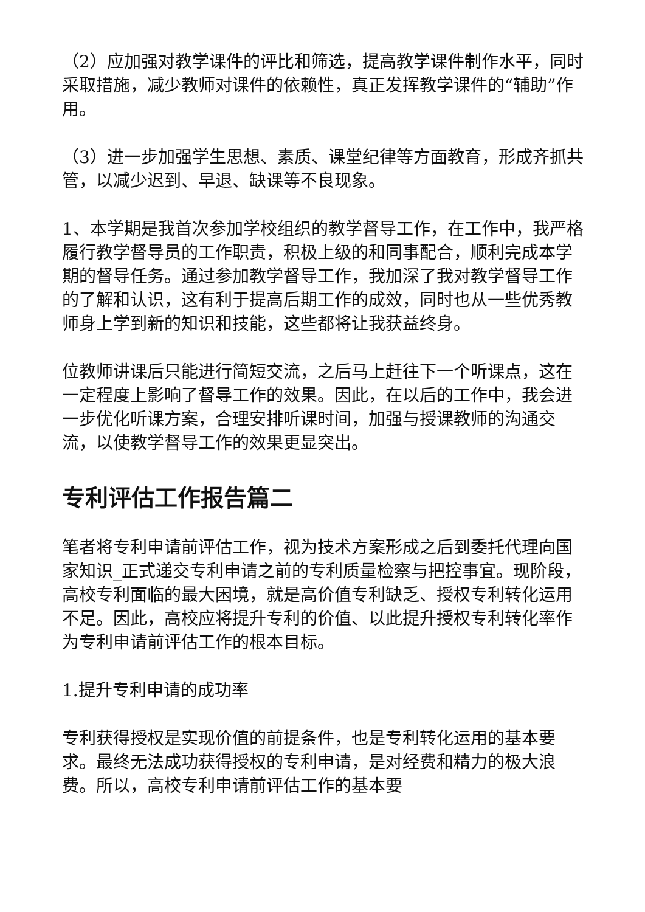（2）应加强对教学课件的评比和筛选，提高教学课件制作水平，同时采取措施，减少教师对课件的依赖性，真正发挥教学课件的“辅助”作用。
（3）进一步加强学生思想、素质、课堂纪律等方面教育，形成齐抓共管，以减少迟到、早退、缺课等不良现象。
1、本学期是我首次参加学校组织的教学督导工作，在工作中，我严格履行教学督导员的工作职责，积极上级的和同事配合，顺利完成本学期的督导任务。通过参加教学督导工作，我加深了我对教学督导工作的了解和认识，这有利于提高后期工作的成效，同时也从一些优秀教师身上学到新的知识和技能，这些都将让我获益终身。
位教师讲课后只能进行简短交流，之后马上赶往下一个听课点，这在一定程度上影响了督导工作的效果。因此，在以后的工作中，我会进一步优化听课方案，合理安排听课时间，加强与授课教师的沟通交流，以使教学督导工作的效果更显突出。
专利评估工作报告篇二
笔者将专利申请前评估工作，视为技术方案形成之后到委托代理向国家知识_正式递交专利申请之前的专利质量检察与把控事宜。现阶段，高校专利面临的最大困境，就是高价值专利缺乏、授权专利转化运用不足。因此，高校应将提升专利的价值、以此提升授权专利转化率作为专利申请前评估工作的根本目标。
1.提升专利申请的成功率
专利获得授权是实现价值的前提条件，也是专利转化运用的基本要求。最终无法成功获得授权的专利申请，是对经费和精力的极大浪费。所以，高校专利申请前评估工作的基本要